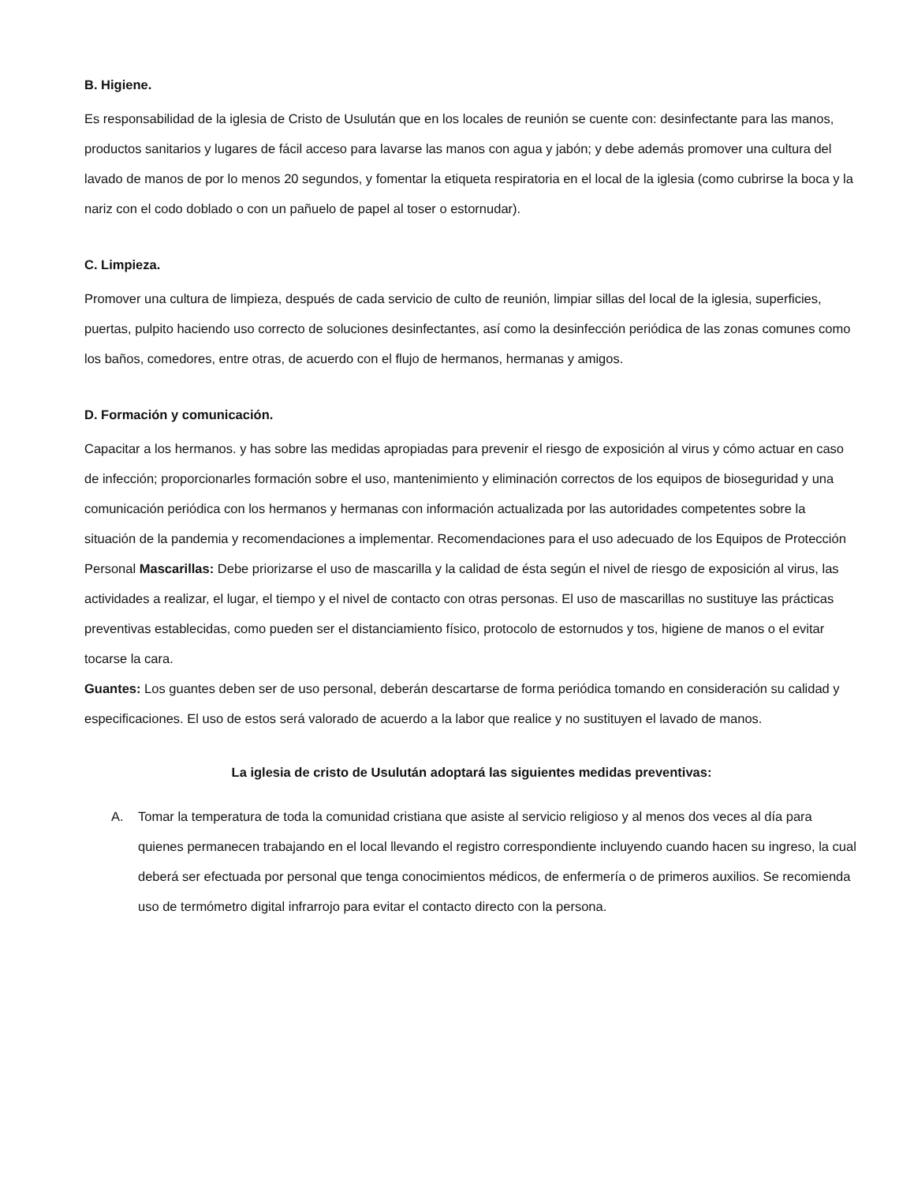B. Higiene.
Es responsabilidad de la iglesia de Cristo de Usulután que en los locales de reunión se cuente con: desinfectante para las manos, productos sanitarios y lugares de fácil acceso para lavarse las manos con agua y jabón; y debe además promover una cultura del lavado de manos de por lo menos 20 segundos, y fomentar la etiqueta respiratoria en el local de la iglesia (como cubrirse la boca y la nariz con el codo doblado o con un pañuelo de papel al toser o estornudar).
C. Limpieza.
Promover una cultura de limpieza, después de cada servicio de culto de reunión, limpiar sillas del local de la iglesia, superficies, puertas, pulpito haciendo uso correcto de soluciones desinfectantes, así como la desinfección periódica de las zonas comunes como los baños, comedores, entre otras, de acuerdo con el flujo de hermanos, hermanas y amigos.
D. Formación y comunicación.
Capacitar a los hermanos. y has sobre las medidas apropiadas para prevenir el riesgo de exposición al virus y cómo actuar en caso de infección; proporcionarles formación sobre el uso, mantenimiento y eliminación correctos de los equipos de bioseguridad y una comunicación periódica con los hermanos y hermanas con información actualizada por las autoridades competentes sobre la situación de la pandemia y recomendaciones a implementar. Recomendaciones para el uso adecuado de los Equipos de Protección Personal Mascarillas: Debe priorizarse el uso de mascarilla y la calidad de ésta según el nivel de riesgo de exposición al virus, las actividades a realizar, el lugar, el tiempo y el nivel de contacto con otras personas. El uso de mascarillas no sustituye las prácticas preventivas establecidas, como pueden ser el distanciamiento físico, protocolo de estornudos y tos, higiene de manos o el evitar tocarse la cara.
Guantes: Los guantes deben ser de uso personal, deberán descartarse de forma periódica tomando en consideración su calidad y especificaciones. El uso de estos será valorado de acuerdo a la labor que realice y no sustituyen el lavado de manos.
La iglesia de cristo de Usulután adoptará las siguientes medidas preventivas:
A. Tomar la temperatura de toda la comunidad cristiana que asiste al servicio religioso y al menos dos veces al día para quienes permanecen trabajando en el local llevando el registro correspondiente incluyendo cuando hacen su ingreso, la cual deberá ser efectuada por personal que tenga conocimientos médicos, de enfermería o de primeros auxilios. Se recomienda uso de termómetro digital infrarrojo para evitar el contacto directo con la persona.